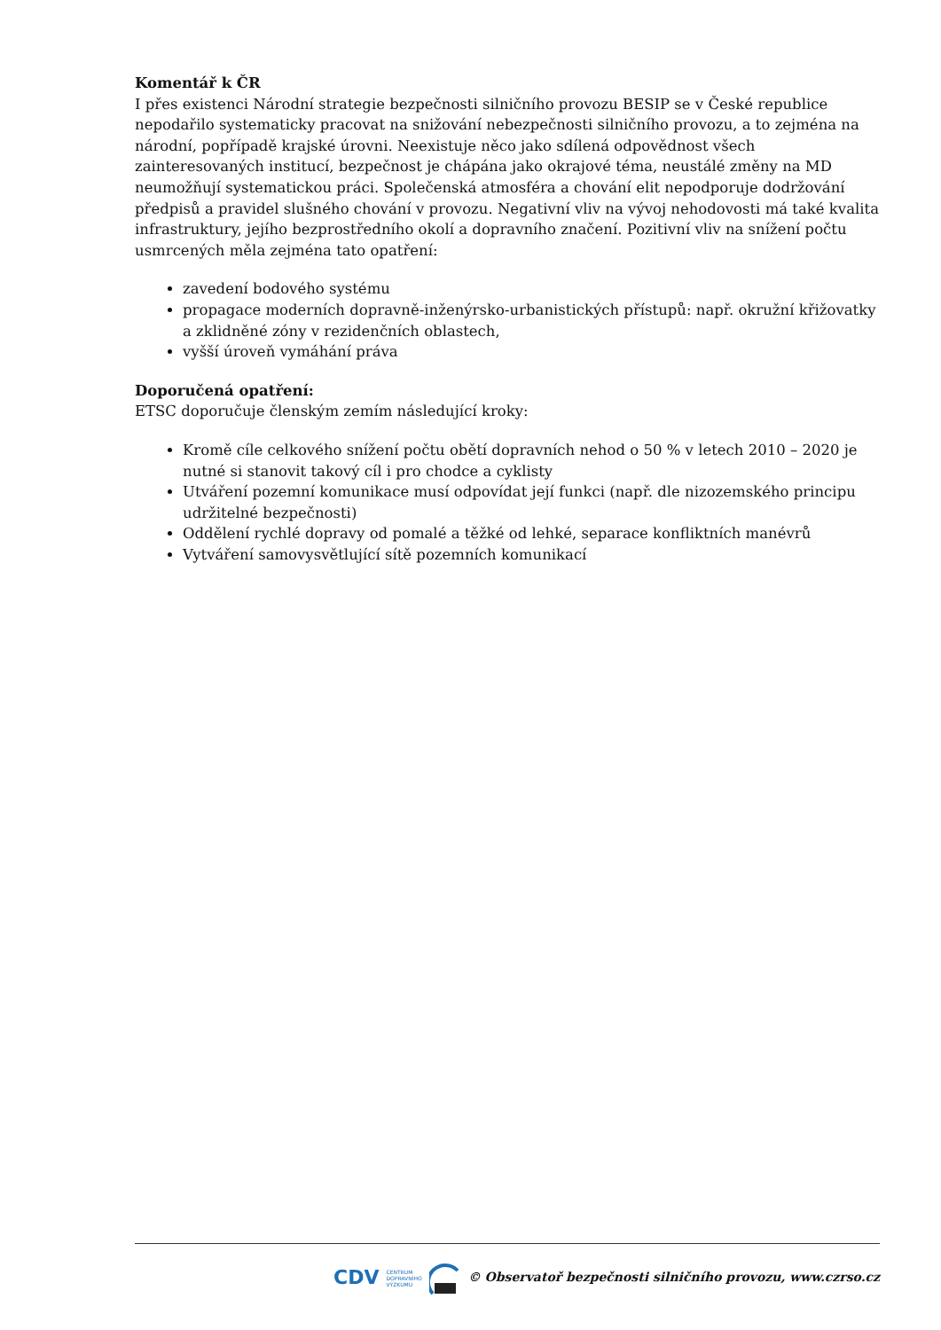Komentář k ČR
I přes existenci Národní strategie bezpečnosti silničního provozu BESIP se v České republice nepodařilo systematicky pracovat na snižování nebezpečnosti silničního provozu, a to zejména na národní, popřípadě krajské úrovni. Neexistuje něco jako sdílená odpovědnost všech zainteresovaných institucí, bezpečnost je chápána jako okrajové téma, neustálé změny na MD neumožňují systematickou práci. Společenská atmosféra a chování elit nepodporuje dodržování předpisů a pravidel slušného chování v provozu. Negativní vliv na vývoj nehodovosti má také kvalita infrastruktury, jejího bezprostředního okolí a dopravního značení. Pozitivní vliv na snížení počtu usmrcených měla zejména tato opatření:
zavedení bodového systému
propagace moderních dopravně-inženýrsko-urbanistických přístupů: např. okružní křižovatky a zklidněné zóny v rezidenčních oblastech,
vyšší úroveň vymáhání práva
Doporučená opatření:
ETSC doporučuje členským zemím následující kroky:
Kromě cíle celkového snížení počtu obětí dopravních nehod o 50 % v letech 2010 – 2020 je nutné si stanovit takový cíl i pro chodce a cyklisty
Utváření pozemní komunikace musí odpovídat její funkci (např. dle nizozemského principu udržitelné bezpečnosti)
Oddělení rychlé dopravy od pomalé a těžké od lehké, separace konfliktních manévrů
Vytváření samovysvětlující sítě pozemních komunikací
CDV CENTRUM
DOPRAVNÍHO
VÝZKUMU © Observatoř bezpečnosti silničního provozu, www.czrso.cz